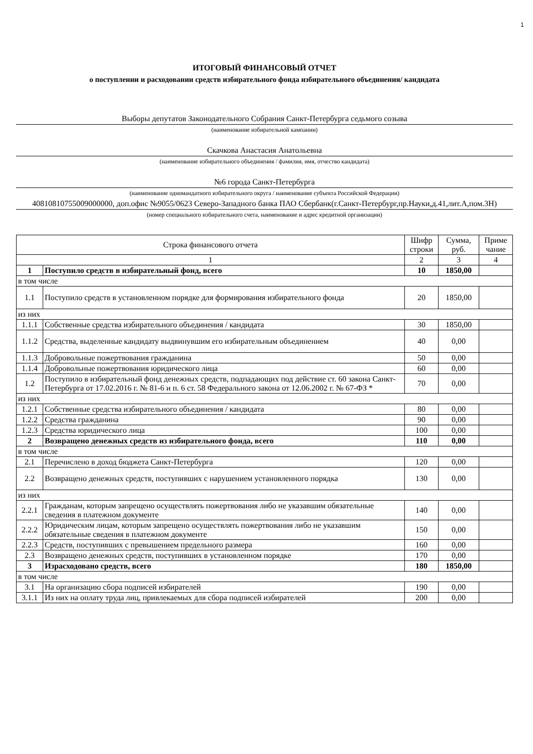1
ИТОГОВЫЙ ФИНАНСОВЫЙ ОТЧЕТ
о поступлении и расходовании средств избирательного фонда избирательного объединения/ кандидата
Выборы депутатов Законодательного Собрания Санкт-Петербурга седьмого созыва
(наименование избирательной кампании)
Скачкова Анастасия Анатольевна
(наименование избирательного объединения / фамилия, имя, отчество кандидата)
№6 города Санкт-Петербурга
(наименование одномандатного избирательного округа / наименование субъекта Российской Федерации)
40810810755009000000, доп.офис №9055/0623 Северо-Западного банка ПАО Сбербанк(г.Санкт-Петербург,пр.Науки,д.41,лит.А,пом.3Н)
(номер специального избирательного счета, наименование и адрес кредитной организации)
| Строка финансового отчета | | Шифр строки | Сумма, руб. | Приме чание |
| --- | --- | --- | --- | --- |
| 1 | | 2 | 3 | 4 |
| 1 | Поступило средств в избирательный фонд, всего | 10 | 1850,00 | |
| в том числе | | | | |
| 1.1 | Поступило средств в установленном порядке для формирования избирательного фонда | 20 | 1850,00 | |
| из них | | | | |
| 1.1.1 | Собственные средства избирательного объединения / кандидата | 30 | 1850,00 | |
| 1.1.2 | Средства, выделенные кандидату выдвинувшим его избирательным объединением | 40 | 0,00 | |
| 1.1.3 | Добровольные пожертвования гражданина | 50 | 0,00 | |
| 1.1.4 | Добровольные пожертвования юридического лица | 60 | 0,00 | |
| 1.2 | Поступило в избирательный фонд денежных средств, подпадающих под действие ст. 60 закона Санкт-Петербурга от 17.02.2016 г. № 81-6 и п. 6 ст. 58 Федерального закона от 12.06.2002 г. № 67-ФЗ * | 70 | 0,00 | |
| из них | | | | |
| 1.2.1 | Собственные средства избирательного объединения / кандидата | 80 | 0,00 | |
| 1.2.2 | Средства гражданина | 90 | 0,00 | |
| 1.2.3 | Средства юридического лица | 100 | 0,00 | |
| 2 | Возвращено денежных средств из избирательного фонда, всего | 110 | 0,00 | |
| в том числе | | | | |
| 2.1 | Перечислено в доход бюджета Санкт-Петербурга | 120 | 0,00 | |
| 2.2 | Возвращено денежных средств, поступивших с нарушением установленного порядка | 130 | 0,00 | |
| из них | | | | |
| 2.2.1 | Гражданам, которым запрещено осуществлять пожертвования либо не указавшим обязательные сведения в платежном документе | 140 | 0,00 | |
| 2.2.2 | Юридическим лицам, которым запрещено осуществлять пожертвования либо не указавшим обязательные сведения в платежном документе | 150 | 0,00 | |
| 2.2.3 | Средств, поступивших с превышением предельного размера | 160 | 0,00 | |
| 2.3 | Возвращено денежных средств, поступивших в установленном порядке | 170 | 0,00 | |
| 3 | Израсходовано средств, всего | 180 | 1850,00 | |
| в том числе | | | | |
| 3.1 | На организацию сбора подписей избирателей | 190 | 0,00 | |
| 3.1.1 | Из них на оплату труда лиц, привлекаемых для сбора подписей избирателей | 200 | 0,00 | |